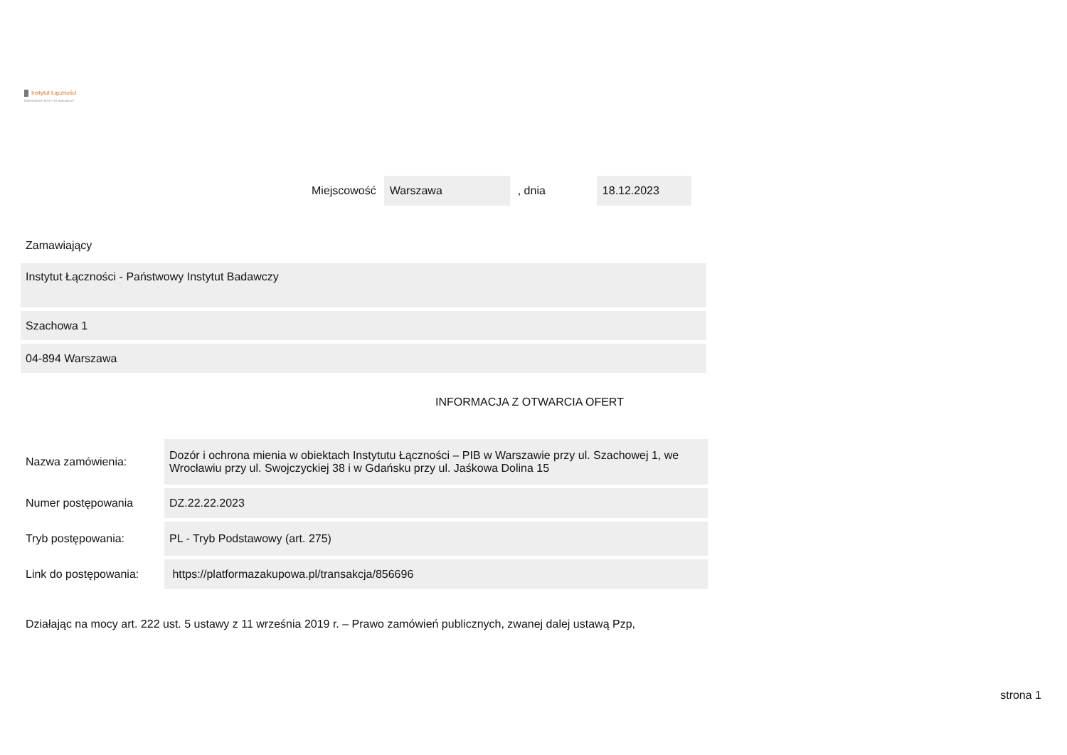Instytut Łączności
PAŃSTWOWY INSTYTUT BADAWCZY
Miejscowość Warszawa, dnia 18.12.2023
Zamawiający
Instytut Łączności - Państwowy Instytut Badawczy
Szachowa 1
04-894 Warszawa
INFORMACJA Z OTWARCIA OFERT
| Nazwa zamówienia: | Dozór i ochrona mienia w obiektach Instytutu Łączności – PIB w Warszawie przy ul. Szachowej 1, we Wrocławiu przy ul. Swojczyckiej 38 i w Gdańsku przy ul. Jaśkowa Dolina 15 |
| Numer postępowania | DZ.22.22.2023 |
| Tryb postępowania: | PL - Tryb Podstawowy (art. 275) |
| Link do postępowania: | https://platformazakupowa.pl/transakcja/856696 |
Działając na mocy art. 222 ust. 5 ustawy z 11 września 2019 r. – Prawo zamówień publicznych, zwanej dalej ustawą Pzp,
strona 1